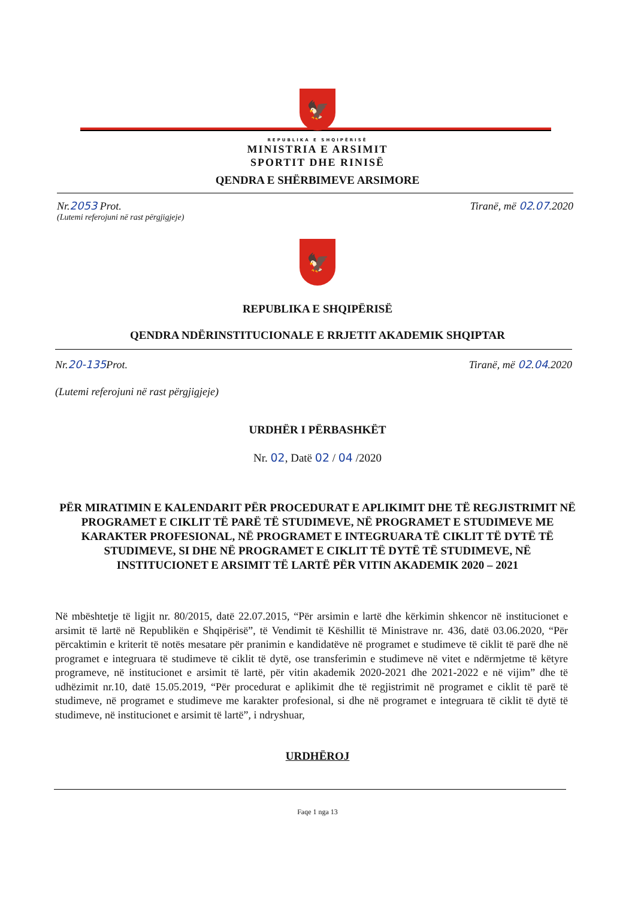🦅
REPUBLIKA E SHQIPËRISË
MINISTRIA E ARSIMIT
SPORTIT DHE RINISË
QENDRA E SHËRBIMEVE ARSIMORE
Nr.2053 Prot. Tiranë, më 02.07.2020
(Lutemi referojuni në rast përgjigjeje)
🦅
REPUBLIKA E SHQIPËRISË
QENDRA NDËRINSTITUCIONALE E RRJETIT AKADEMIK SHQIPTAR
Nr.20-135 Prot. Tiranë, më 02.04.2020
(Lutemi referojuni në rast përgjigjeje)
URDHËR I PËRBASHKËT
Nr. 02, Datë 02 / 04 /2020
PËR MIRATIMIN E KALENDARIT PËR PROCEDURAT E APLIKIMIT DHE TË REGJISTRIMIT NË PROGRAMET E CIKLIT TË PARË TË STUDIMEVE, NË PROGRAMET E STUDIMEVE ME KARAKTER PROFESIONAL, NË PROGRAMET E INTEGRUARA TË CIKLIT TË DYTË TË STUDIMEVE, SI DHE NË PROGRAMET E CIKLIT TË DYTË TË STUDIMEVE, NË INSTITUCIONET E ARSIMIT TË LARTË PËR VITIN AKADEMIK 2020 – 2021
Në mbështetje të ligjit nr. 80/2015, datë 22.07.2015, “Për arsimin e lartë dhe kërkimin shkencor në institucionet e arsimit të lartë në Republikën e Shqipërisë”, të Vendimit të Këshillit të Ministrave nr. 436, datë 03.06.2020, “Për përcaktimin e kriterit të notës mesatare për pranimin e kandidatëve në programet e studimeve të ciklit të parë dhe në programet e integruara të studimeve të ciklit të dytë, ose transferimin e studimeve në vitet e ndërmjetme të këtyre programeve, në institucionet e arsimit të lartë, për vitin akademik 2020-2021 dhe 2021-2022 e në vijim” dhe të udhëzimit nr.10, datë 15.05.2019, “Për procedurat e aplikimit dhe të regjistrimit në programet e ciklit të parë të studimeve, në programet e studimeve me karakter profesional, si dhe në programet e integruara të ciklit të dytë të studimeve, në institucionet e arsimit të lartë”, i ndryshuar,
URDHËROJ
Faqe 1 nga 13